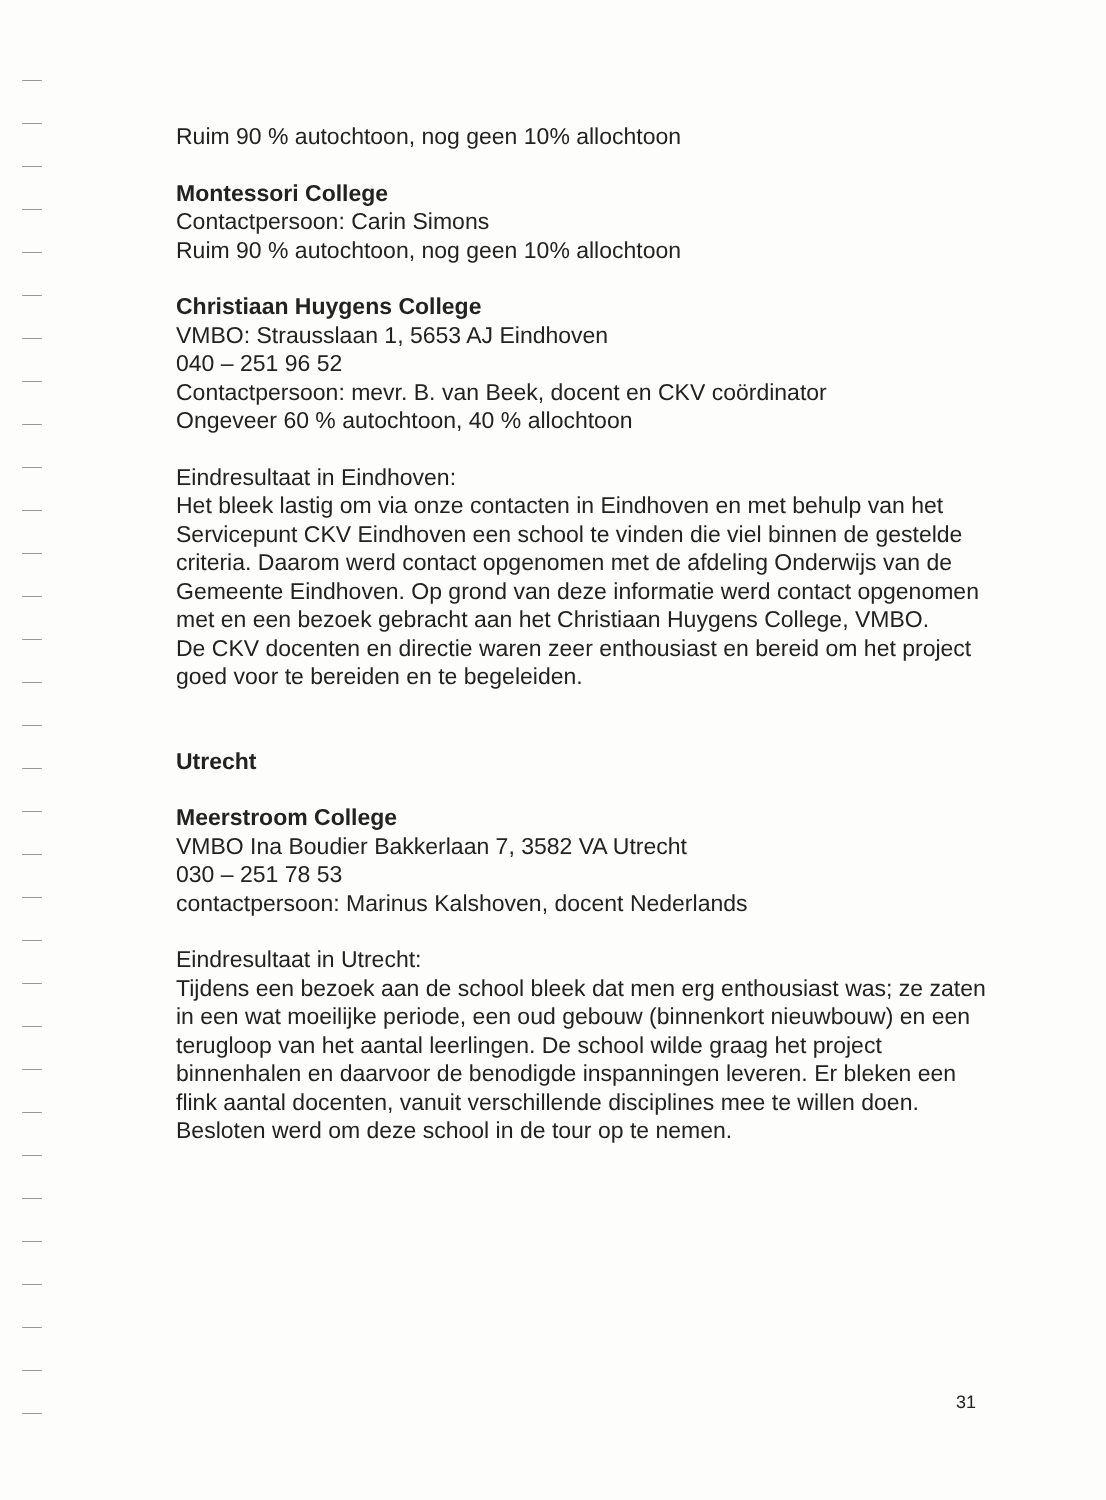Ruim 90 % autochtoon, nog geen 10% allochtoon
Montessori College
Contactpersoon: Carin Simons
Ruim 90 % autochtoon, nog geen 10% allochtoon
Christiaan Huygens College
VMBO: Strausslaan 1, 5653 AJ Eindhoven
040 – 251 96 52
Contactpersoon: mevr. B. van Beek, docent en CKV coördinator
Ongeveer 60 % autochtoon, 40 % allochtoon
Eindresultaat in Eindhoven:
Het bleek lastig om via onze contacten in Eindhoven en met behulp van het Servicepunt CKV Eindhoven een school te vinden die viel binnen de gestelde criteria. Daarom werd contact opgenomen met de afdeling Onderwijs van de Gemeente Eindhoven. Op grond van deze informatie werd contact opgenomen met en een bezoek gebracht aan het Christiaan Huygens College, VMBO.
De CKV docenten en directie waren zeer enthousiast en bereid om het project goed voor te bereiden en te begeleiden.
Utrecht
Meerstroom College
VMBO Ina Boudier Bakkerlaan 7, 3582 VA Utrecht
030 – 251 78 53
contactpersoon: Marinus Kalshoven, docent Nederlands
Eindresultaat in Utrecht:
Tijdens een bezoek aan de school bleek dat men erg enthousiast was; ze zaten in een wat moeilijke periode, een oud gebouw (binnenkort nieuwbouw) en een terugloop van het aantal leerlingen. De school wilde graag het project binnenhalen en daarvoor de benodigde inspanningen leveren. Er bleken een flink aantal docenten, vanuit verschillende disciplines mee te willen doen.
Besloten werd om deze school in de tour op te nemen.
31